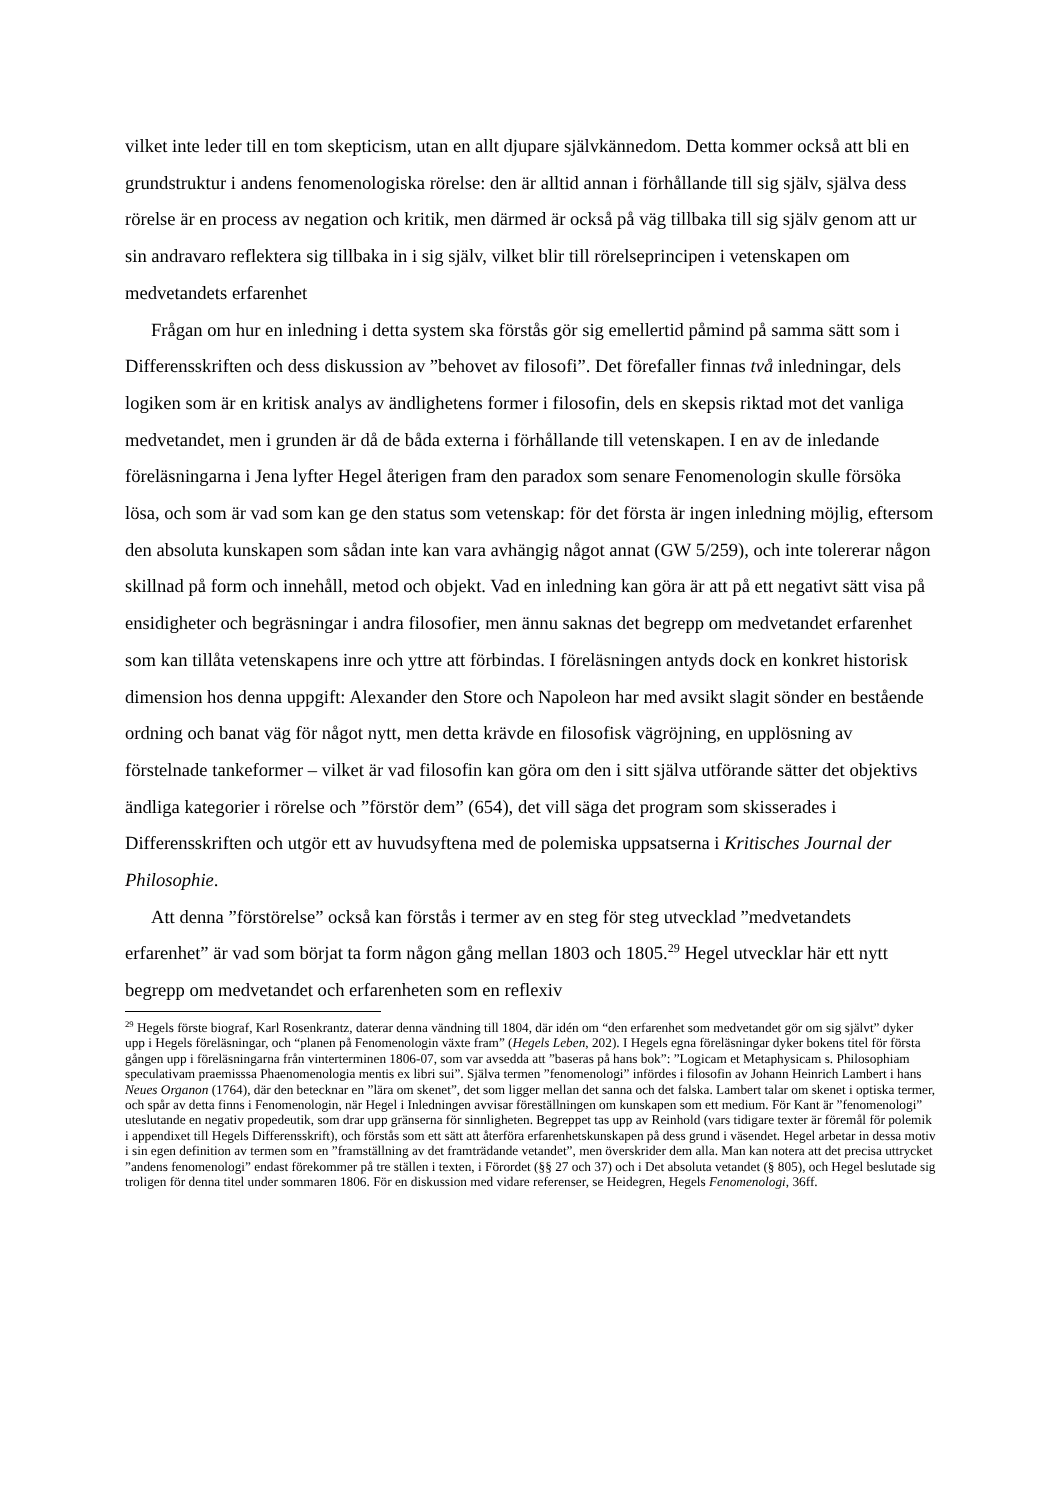vilket inte leder till en tom skepticism, utan en allt djupare självkännedom. Detta kommer också att bli en grundstruktur i andens fenomenologiska rörelse: den är alltid annan i förhållande till sig själv, själva dess rörelse är en process av negation och kritik, men därmed är också på väg tillbaka till sig själv genom att ur sin andravaro reflektera sig tillbaka in i sig själv, vilket blir till rörelseprincipen i vetenskapen om medvetandets erfarenhet
Frågan om hur en inledning i detta system ska förstås gör sig emellertid påmind på samma sätt som i Differensskriften och dess diskussion av ”behovet av filosofi”. Det förefaller finnas två inledningar, dels logiken som är en kritisk analys av ändlighetens former i filosofin, dels en skepsis riktad mot det vanliga medvetandet, men i grunden är då de båda externa i förhållande till vetenskapen. I en av de inledande föreläsningarna i Jena lyfter Hegel återigen fram den paradox som senare Fenomenologin skulle försöka lösa, och som är vad som kan ge den status som vetenskap: för det första är ingen inledning möjlig, eftersom den absoluta kunskapen som sådan inte kan vara avhängig något annat (GW 5/259), och inte tolererar någon skillnad på form och innehåll, metod och objekt. Vad en inledning kan göra är att på ett negativt sätt visa på ensidigheter och begräsningar i andra filosofier, men ännu saknas det begrepp om medvetandet erfarenhet som kan tillåta vetenskapens inre och yttre att förbindas. I föreläsningen antyds dock en konkret historisk dimension hos denna uppgift: Alexander den Store och Napoleon har med avsikt slagit sönder en bestående ordning och banat väg för något nytt, men detta krävde en filosofisk vägröjning, en upplösning av förstelnade tankeformer – vilket är vad filosofin kan göra om den i sitt själva utförande sätter det objektivs ändliga kategorier i rörelse och ”förstör dem” (654), det vill säga det program som skisserades i Differensskriften och utgör ett av huvudsyftena med de polemiska uppsatserna i Kritisches Journal der Philosophie.
Att denna ”förstörelse” också kan förstås i termer av en steg för steg utvecklad ”medvetandets erfarenhet” är vad som börjat ta form någon gång mellan 1803 och 1805.<sup>29</sup> Hegel utvecklar här ett nytt begrepp om medvetandet och erfarenheten som en reflexiv
<sup>29</sup> Hegels förste biograf, Karl Rosenkrantz, daterar denna vändning till 1804, där idén om “den erfarenhet som medvetandet gör om sig självt” dyker upp i Hegels föreläsningar, och “planen på Fenomenologin växte fram” (Hegels Leben, 202). I Hegels egna föreläsningar dyker bokens titel för första gången upp i föreläsningarna från vinterterminen 1806-07, som var avsedda att ”baseras på hans bok”: ”Logicam et Metaphysicam s. Philosophiam speculativam praemisssa Phaenomenologia mentis ex libri sui”. Själva termen ”fenomenologi” infördes i filosofin av Johann Heinrich Lambert i hans Neues Organon (1764), där den betecknar en ”lära om skenet”, det som ligger mellan det sanna och det falska. Lambert talar om skenet i optiska termer, och spår av detta finns i Fenomenologin, när Hegel i Inledningen avvisar föreställningen om kunskapen som ett medium. För Kant är ”fenomenologi” uteslutande en negativ propedeutik, som drar upp gränserna för sinnligheten. Begreppet tas upp av Reinhold (vars tidigare texter är föremål för polemik i appendixet till Hegels Differensskrift), och förstås som ett sätt att återföra erfarenhetskunskapen på dess grund i väsendet. Hegel arbetar in dessa motiv i sin egen definition av termen som en ”framställning av det framträdande vetandet”, men överskrider dem alla. Man kan notera att det precisa uttrycket ”andens fenomenologi” endast förekommer på tre ställen i texten, i Förordet (§§ 27 och 37) och i Det absoluta vetandet (§ 805), och Hegel beslutade sig troligen för denna titel under sommaren 1806. För en diskussion med vidare referenser, se Heidegren, Hegels Fenomenologi, 36ff.